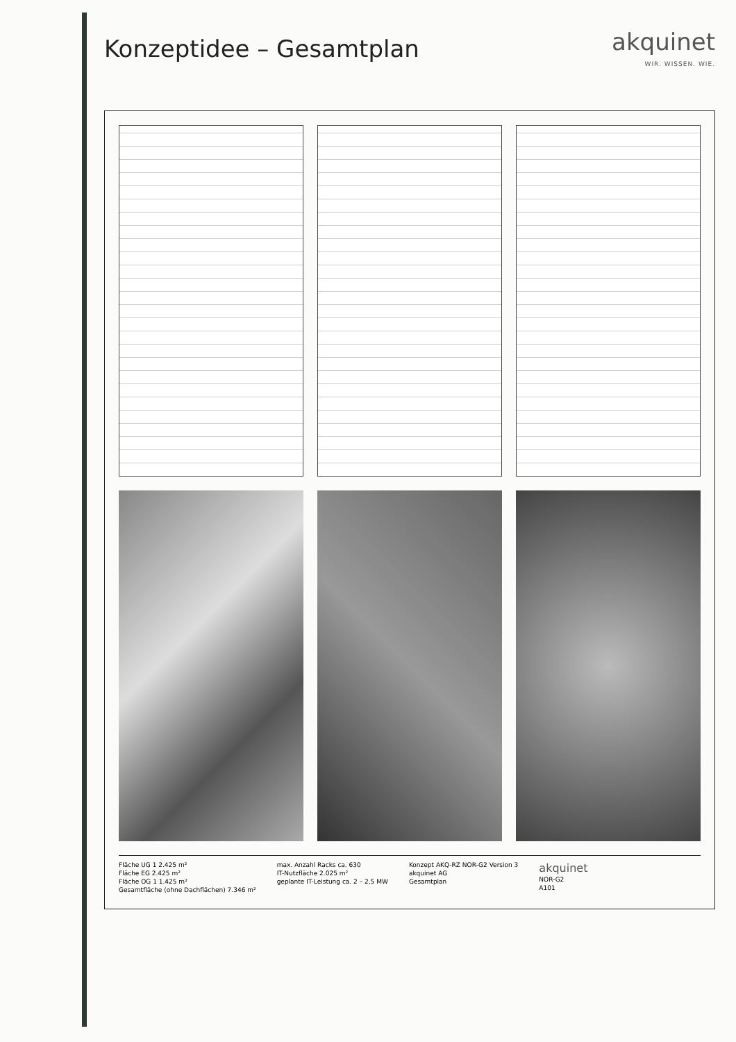Konzeptidee – Gesamtplan akquinet
WIR. WISSEN. WIE.
Fläche UG 1 2.425 m²
Fläche EG 2.425 m²
Fläche OG 1 1.425 m²
Gesamtfläche (ohne Dachflächen) 7.346 m²
max. Anzahl Racks ca. 630
IT-Nutzfläche 2.025 m²
geplante IT-Leistung ca. 2 – 2,5 MW
Konzept AKQ-RZ NOR-G2 Version 3
akquinet AG
Gesamtplan
akquinet
NOR-G2
A101